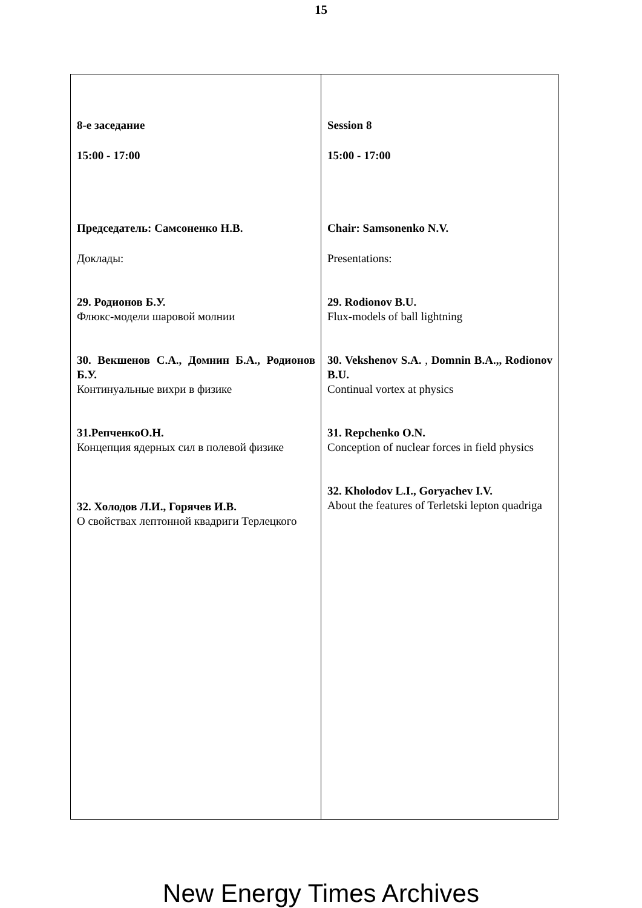15
| 8-е заседание 15:00 - 17:00 Председатель: Самсоненко Н.В. Доклады: 29. Родионов Б.У. Флюкс-модели шаровой молнии 30. Векшенов С.А., Домнин Б.А., Родионов Б.У. Континуальные вихри в физике 31.РепченкоО.Н. Концепция ядерных сил в полевой физике 32. Холодов Л.И., Горячев И.В. О свойствах лептонной квадриги Терлецкого | Session 8 15:00 - 17:00 Chair: Samsonenko N.V. Presentations: 29. Rodionov B.U. Flux-models of ball lightning 30. Vekshenov S.A. , Domnin B.A.,, Rodionov B.U. Continual vortex at physics 31. Repchenko O.N. Conception of nuclear forces in field physics 32. Kholodov L.I., Goryachev I.V. About the features of Terletski lepton quadriga |
New Energy Times Archives